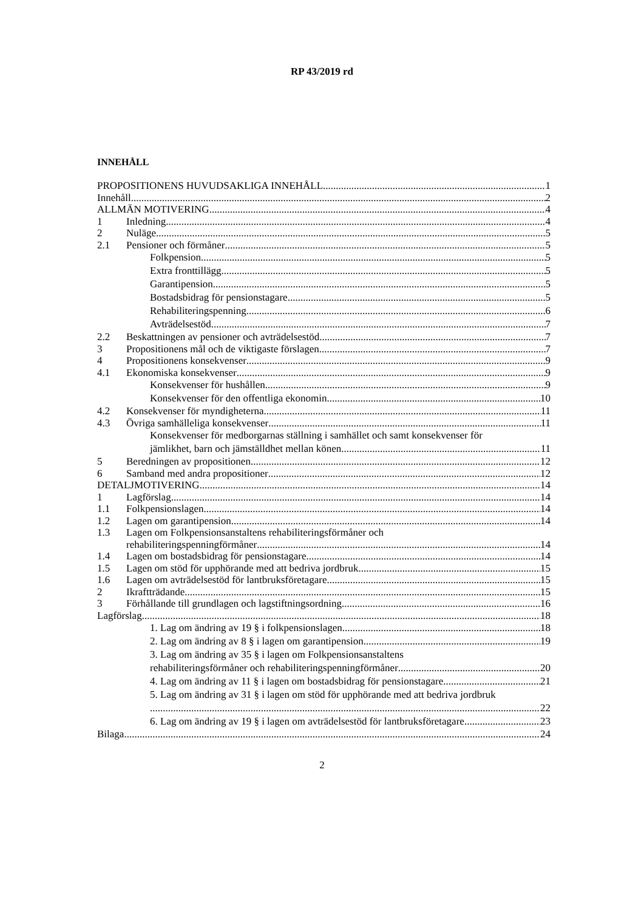RP 43/2019 rd
INNEHÅLL
PROPOSITIONENS HUVUDSAKLIGA INNEHÅLL 1
Innehåll 2
ALLMÄN MOTIVERING 4
1 Inledning 4
2 Nuläge 5
2.1 Pensioner och förmåner 5
Folkpension 5
Extra fronttillägg 5
Garantipension 5
Bostadsbidrag för pensionstagare 5
Rehabiliteringspenning 6
Avträdelsestöd 7
2.2 Beskattningen av pensioner och avträdelsestöd 7
3 Propositionens mål och de viktigaste förslagen 7
4 Propositionens konsekvenser 9
4.1 Ekonomiska konsekvenser 9
Konsekvenser för hushållen 9
Konsekvenser för den offentliga ekonomin 10
4.2 Konsekvenser för myndigheterna 11
4.3 Övriga samhälleliga konsekvenser 11
Konsekvenser för medborgarnas ställning i samhället och samt konsekvenser för
jämlikhet, barn och jämställdhet mellan könen 11
5 Beredningen av propositionen 12
6 Samband med andra propositioner 12
DETALJMOTIVERING 14
1 Lagförslag 14
1.1 Folkpensionslagen 14
1.2 Lagen om garantipension 14
1.3 Lagen om Folkpensionsanstaltens rehabiliteringsförmåner och
rehabiliteringspenningförmåner 14
1.4 Lagen om bostadsbidrag för pensionstagare 14
1.5 Lagen om stöd för upphörande med att bedriva jordbruk 15
1.6 Lagen om avträdelsestöd för lantbruksföretagare 15
2 Ikraftträdande 15
3 Förhållande till grundlagen och lagstiftningsordning 16
Lagförslag 18
1. Lag om ändring av 19 § i folkpensionslagen 18
2. Lag om ändring av 8 § i lagen om garantipension 19
3. Lag om ändring av 35 § i lagen om Folkpensionsanstaltens
rehabiliteringsförmåner och rehabiliteringspenningförmåner 20
4. Lag om ändring av 11 § i lagen om bostadsbidrag för pensionstagare 21
5. Lag om ändring av 31 § i lagen om stöd för upphörande med att bedriva jordbruk
22
6. Lag om ändring av 19 § i lagen om avträdelsestöd för lantbruksföretagare 23
Bilaga 24
2